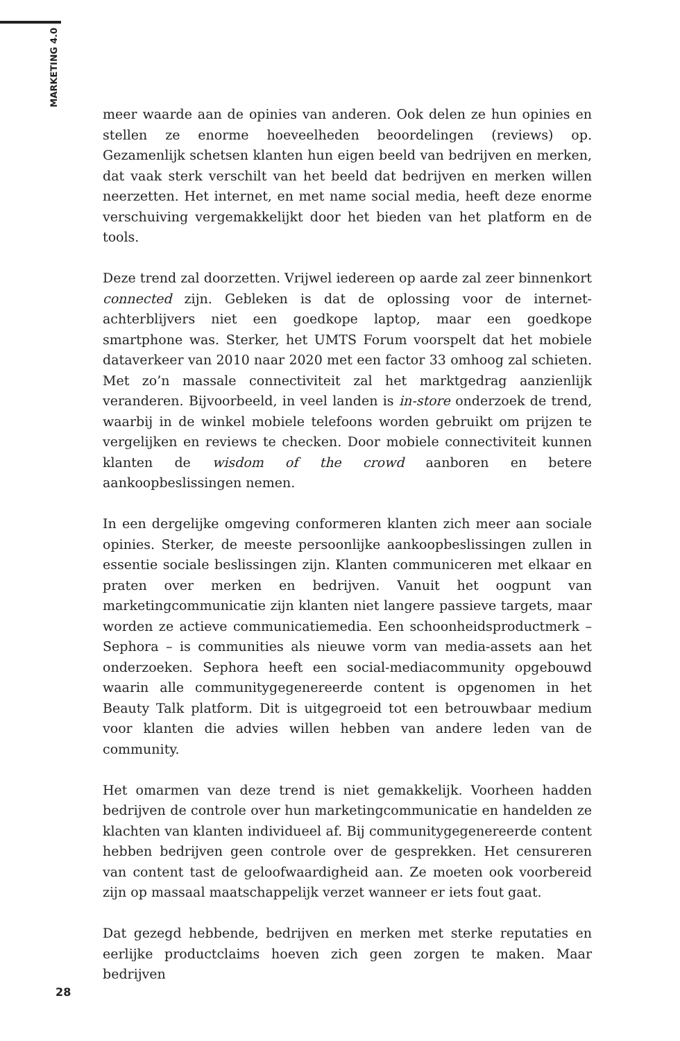MARKETING 4.0
meer waarde aan de opinies van anderen. Ook delen ze hun opinies en stellen ze enorme hoeveelheden beoordelingen (reviews) op. Gezamenlijk schetsen klanten hun eigen beeld van bedrijven en merken, dat vaak sterk verschilt van het beeld dat bedrijven en merken willen neerzetten. Het internet, en met name social media, heeft deze enorme verschuiving vergemakkelijkt door het bieden van het platform en de tools.
Deze trend zal doorzetten. Vrijwel iedereen op aarde zal zeer binnenkort connected zijn. Gebleken is dat de oplossing voor de internet-achterblijvers niet een goedkope laptop, maar een goedkope smartphone was. Sterker, het UMTS Forum voorspelt dat het mobiele dataverkeer van 2010 naar 2020 met een factor 33 omhoog zal schieten. Met zo’n massale connectiviteit zal het marktgedrag aanzienlijk veranderen. Bijvoorbeeld, in veel landen is in-store onderzoek de trend, waarbij in de winkel mobiele telefoons worden gebruikt om prijzen te vergelijken en reviews te checken. Door mobiele connectiviteit kunnen klanten de wisdom of the crowd aanboren en betere aankoopbeslissingen nemen.
In een dergelijke omgeving conformeren klanten zich meer aan sociale opinies. Sterker, de meeste persoonlijke aankoopbeslissingen zullen in essentie sociale beslissingen zijn. Klanten communiceren met elkaar en praten over merken en bedrijven. Vanuit het oogpunt van marketingcommunicatie zijn klanten niet langere passieve targets, maar worden ze actieve communicatiemedia. Een schoonheidsproductmerk – Sephora – is communities als nieuwe vorm van media-assets aan het onderzoeken. Sephora heeft een social-mediacommunity opgebouwd waarin alle communitygegenereerde content is opgenomen in het Beauty Talk platform. Dit is uitgegroeid tot een betrouwbaar medium voor klanten die advies willen hebben van andere leden van de community.
Het omarmen van deze trend is niet gemakkelijk. Voorheen hadden bedrijven de controle over hun marketingcommunicatie en handelden ze klachten van klanten individueel af. Bij communitygegenereerde content hebben bedrijven geen controle over de gesprekken. Het censureren van content tast de geloofwaardigheid aan. Ze moeten ook voorbereid zijn op massaal maatschappelijk verzet wanneer er iets fout gaat.
Dat gezegd hebbende, bedrijven en merken met sterke reputaties en eerlijke productclaims hoeven zich geen zorgen te maken. Maar bedrijven
28